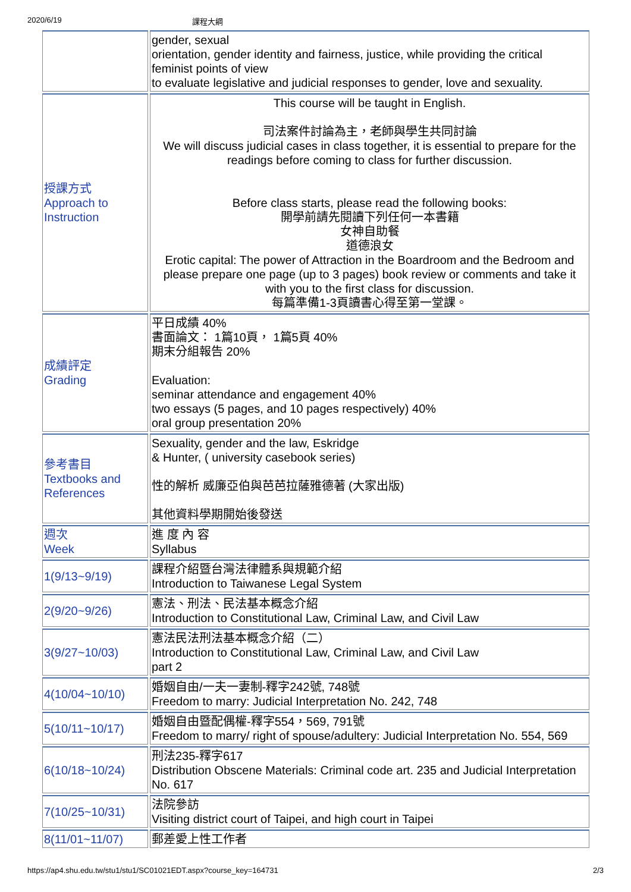2020/6/19 課程大綱
| | gender, sexual orientation, gender identity and fairness, justice, while providing the critical feminist points of view to evaluate legislative and judicial responses to gender, love and sexuality. |
| 授課方式 Approach to Instruction | This course will be taught in English. 司法案件討論為主，老師與學生共同討論 We will discuss judicial cases in class together, it is essential to prepare for the readings before coming to class for further discussion. Before class starts, please read the following books: 開學前請先閱讀下列任何一本書籍 女神自助餐 道德浪女 Erotic capital: The power of Attraction in the Boardroom and the Bedroom and please prepare one page (up to 3 pages) book review or comments and take it with you to the first class for discussion. 每篇準備1-3頁讀書心得至第一堂課。 |
| 成績評定 Grading | 平日成績 40% 書面論文： 1篇10頁， 1篇5頁 40% 期末分組報告 20% Evaluation: seminar attendance and engagement 40% two essays (5 pages, and 10 pages respectively) 40% oral group presentation 20% |
| 參考書目 Textbooks and References | Sexuality, gender and the law, Eskridge & Hunter, ( university casebook series) 性的解析 威廉亞伯與芭芭拉薩雅德著 (大家出版) 其他資料學期開始後發送 |
| 週次 Week | 進 度 內 容 Syllabus |
| 1(9/13~9/19) | 課程介紹暨台灣法律體系與規範介紹 Introduction to Taiwanese Legal System |
| 2(9/20~9/26) | 憲法、刑法、民法基本概念介紹 Introduction to Constitutional Law, Criminal Law, and Civil Law |
| 3(9/27~10/03) | 憲法民法刑法基本概念介紹（二） Introduction to Constitutional Law, Criminal Law, and Civil Law part 2 |
| 4(10/04~10/10) | 婚姻自由/一夫一妻制-釋字242號, 748號 Freedom to marry: Judicial Interpretation No. 242, 748 |
| 5(10/11~10/17) | 婚姻自由暨配偶權-釋字554，569, 791號 Freedom to marry/ right of spouse/adultery: Judicial Interpretation No. 554, 569 |
| 6(10/18~10/24) | 刑法235-釋字617 Distribution Obscene Materials: Criminal code art. 235 and Judicial Interpretation No. 617 |
| 7(10/25~10/31) | 法院參訪 Visiting district court of Taipei, and high court in Taipei |
| 8(11/01~11/07) | 郵差愛上性工作者 |
https://ap4.shu.edu.tw/stu1/stu1/SC01021EDT.aspx?course_key=164731 2/3